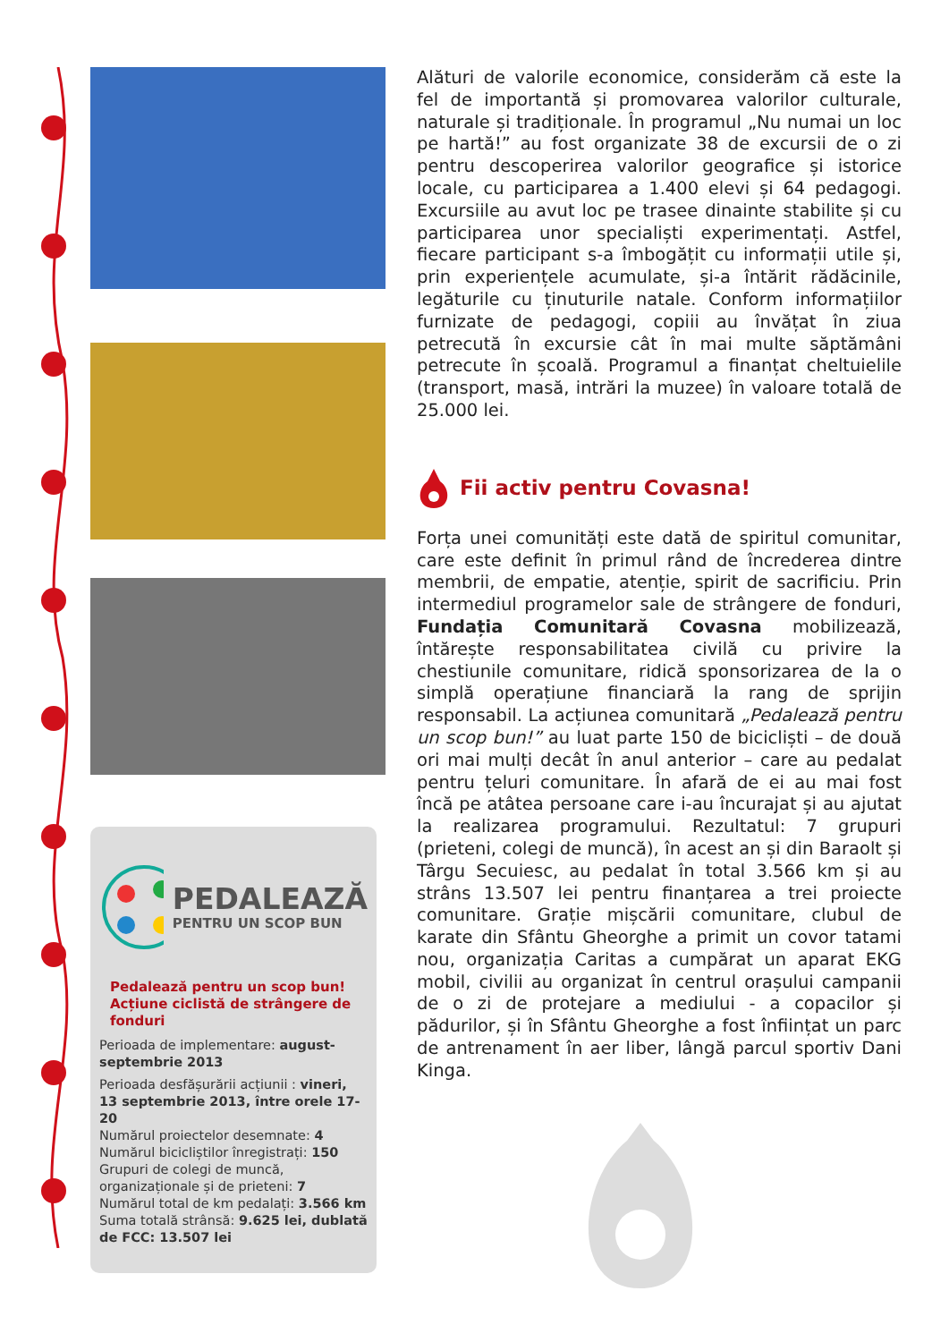PEDALEAZĂ
PENTRU UN SCOP BUN
Pedalează pentru un scop bun!
Acțiune ciclistă de strângere de fonduri
Perioada de implementare: august-septembrie 2013
Perioada desfășurării acțiunii : vineri, 13 septembrie 2013, între orele 17-20
Numărul proiectelor desemnate: 4
Numărul bicicliștilor înregistrați: 150
Grupuri de colegi de muncă, organizaționale și de prieteni: 7
Numărul total de km pedalați: 3.566 km
Suma totală strânsă: 9.625 lei, dublată de FCC: 13.507 lei
Alături de valorile economice, considerăm că este la fel de importantă și promovarea valorilor culturale, naturale și tradiționale. În programul „Nu numai un loc pe hartă!” au fost organizate 38 de excursii de o zi pentru descoperirea valorilor geografice și istorice locale, cu participarea a 1.400 elevi și 64 pedagogi. Excursiile au avut loc pe trasee dinainte stabilite și cu participarea unor specialiști experimentați. Astfel, fiecare participant s-a îmbogățit cu informații utile și, prin experiențele acumulate, și-a întărit rădăcinile, legăturile cu ținuturile natale. Conform informațiilor furnizate de pedagogi, copiii au învățat în ziua petrecută în excursie cât în mai multe săptămâni petrecute în școală. Programul a finanțat cheltuielile (transport, masă, intrări la muzee) în valoare totală de 25.000 lei.
Fii activ pentru Covasna!
Forța unei comunități este dată de spiritul comunitar, care este definit în primul rând de încrederea dintre membrii, de empatie, atenție, spirit de sacrificiu. Prin intermediul programelor sale de strângere de fonduri, Fundația Comunitară Covasna mobilizează, întărește responsabilitatea civilă cu privire la chestiunile comunitare, ridică sponsorizarea de la o simplă operațiune financiară la rang de sprijin responsabil. La acțiunea comunitară „Pedalează pentru un scop bun!” au luat parte 150 de bicicliști – de două ori mai mulți decât în anul anterior – care au pedalat pentru țeluri comunitare. În afară de ei au mai fost încă pe atâtea persoane care i-au încurajat și au ajutat la realizarea programului. Rezultatul: 7 grupuri (prieteni, colegi de muncă), în acest an și din Baraolt și Târgu Secuiesc, au pedalat în total 3.566 km și au strâns 13.507 lei pentru finanțarea a trei proiecte comunitare. Grație mișcării comunitare, clubul de karate din Sfântu Gheorghe a primit un covor tatami nou, organizația Caritas a cumpărat un aparat EKG mobil, civilii au organizat în centrul orașului campanii de o zi de protejare a mediului - a copacilor și pădurilor, și în Sfântu Gheorghe a fost înființat un parc de antrenament în aer liber, lângă parcul sportiv Dani Kinga.